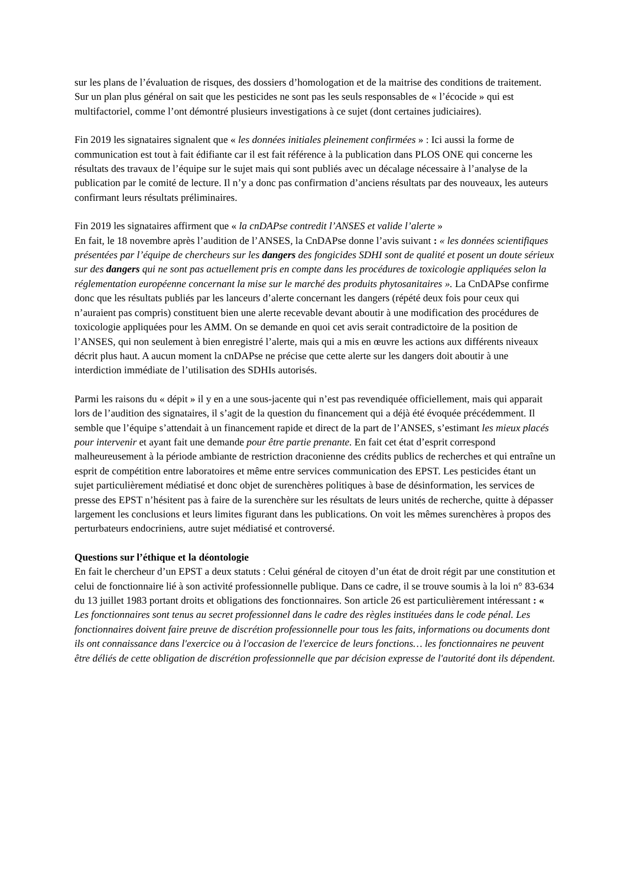sur les plans de l’évaluation de risques, des dossiers d’homologation et de la maitrise des conditions de traitement.
Sur un plan plus général on sait que les pesticides ne sont pas les seuls responsables de « l’écocide » qui est multifactoriel, comme l’ont démontré plusieurs investigations à ce sujet (dont certaines judiciaires).
Fin 2019 les signataires signalent que « les données initiales pleinement confirmées » : Ici aussi la forme de communication est tout à fait édifiante car il est fait référence à la publication dans PLOS ONE qui concerne les résultats des travaux de l’équipe sur le sujet mais qui sont publiés avec un décalage nécessaire à l’analyse de la publication par le comité de lecture. Il n’y a donc pas confirmation d’anciens résultats par des nouveaux, les auteurs confirmant leurs résultats préliminaires.
Fin 2019 les signataires affirment que « la cnDAPse contredit l’ANSES et valide l’alerte »
En fait, le 18 novembre après l’audition de l’ANSES, la CnDAPse donne l’avis suivant : « les données scientifiques présentées par l’équipe de chercheurs sur les dangers des fongicides SDHI sont de qualité et posent un doute sérieux sur des dangers qui ne sont pas actuellement pris en compte dans les procédures de toxicologie appliquées selon la réglementation européenne concernant la mise sur le marché des produits phytosanitaires ». La CnDAPse confirme donc que les résultats publiés par les lanceurs d’alerte concernant les dangers (répété deux fois pour ceux qui n’auraient pas compris) constituent bien une alerte recevable devant aboutir à une modification des procédures de toxicologie appliquées pour les AMM. On se demande en quoi cet avis serait contradictoire de la position de l’ANSES, qui non seulement à bien enregistré l’alerte, mais qui a mis en œuvre les actions aux différents niveaux décrit plus haut. A aucun moment la cnDAPse ne précise que cette alerte sur les dangers doit aboutir à une interdiction immédiate de l’utilisation des SDHIs autorisés.
Parmi les raisons du « dépit » il y en a une sous-jacente qui n’est pas revendiquée officiellement, mais qui apparait lors de l’audition des signataires, il s’agit de la question du financement qui a déjà été évoquée précédemment. Il semble que l’équipe s’attendait à un financement rapide et direct de la part de l’ANSES, s’estimant les mieux placés pour intervenir et ayant fait une demande pour être partie prenante. En fait cet état d’esprit correspond malheureusement à la période ambiante de restriction draconienne des crédits publics de recherches et qui entraîne un esprit de compétition entre laboratoires et même entre services communication des EPST. Les pesticides étant un sujet particulièrement médiatisé et donc objet de surenchères politiques à base de désinformation, les services de presse des EPST n’hésitent pas à faire de la surenchère sur les résultats de leurs unités de recherche, quitte à dépasser largement les conclusions et leurs limites figurant dans les publications. On voit les mêmes surenchères à propos des perturbateurs endocriniens, autre sujet médiatisé et controversé.
Questions sur l’éthique et la déontologie
En fait le chercheur d’un EPST a deux statuts : Celui général de citoyen d’un état de droit régit par une constitution et celui de fonctionnaire lié à son activité professionnelle publique. Dans ce cadre, il se trouve soumis à la loi n° 83-634 du 13 juillet 1983 portant droits et obligations des fonctionnaires. Son article 26 est particulièrement intéressant : « Les fonctionnaires sont tenus au secret professionnel dans le cadre des règles instituées dans le code pénal. Les fonctionnaires doivent faire preuve de discrétion professionnelle pour tous les faits, informations ou documents dont ils ont connaissance dans l'exercice ou à l'occasion de l'exercice de leurs fonctions… les fonctionnaires ne peuvent être déliés de cette obligation de discrétion professionnelle que par décision expresse de l'autorité dont ils dépendent.